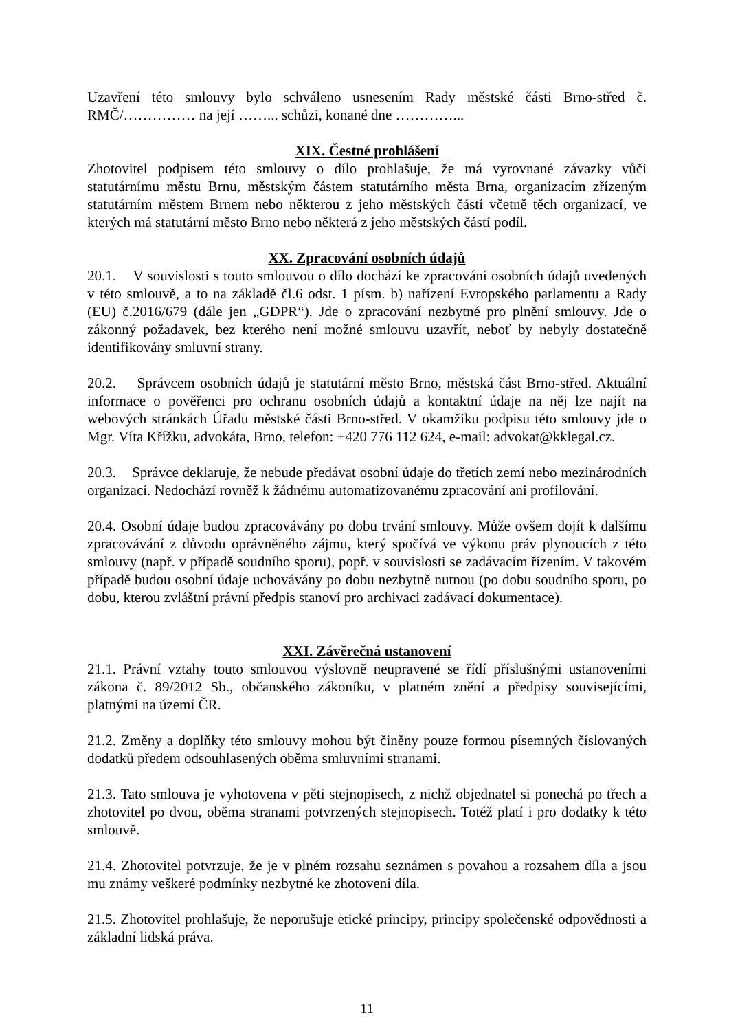Uzavření této smlouvy bylo schváleno usnesením Rady městské části Brno-střed č. RMČ/…………… na její ……... schůzi, konané dne …………...
XIX. Čestné prohlášení
Zhotovitel podpisem této smlouvy o dílo prohlašuje, že má vyrovnané závazky vůči statutárnímu městu Brnu, městským částem statutárního města Brna, organizacím zřízeným statutárním městem Brnem nebo některou z jeho městských částí včetně těch organizací, ve kterých má statutární město Brno nebo některá z jeho městských částí podíl.
XX. Zpracování osobních údajů
20.1. V souvislosti s touto smlouvou o dílo dochází ke zpracování osobních údajů uvedených v této smlouvě, a to na základě čl.6 odst. 1 písm. b) nařízení Evropského parlamentu a Rady (EU) č.2016/679 (dále jen „GDPR“). Jde o zpracování nezbytné pro plnění smlouvy. Jde o zákonný požadavek, bez kterého není možné smlouvu uzavřít, neboť by nebyly dostatečně identifikovány smluvní strany.
20.2. Správcem osobních údajů je statutární město Brno, městská část Brno-střed. Aktuální informace o pověřenci pro ochranu osobních údajů a kontaktní údaje na něj lze najít na webových stránkách Úřadu městské části Brno-střed. V okamžiku podpisu této smlouvy jde o Mgr. Víta Křížku, advokáta, Brno, telefon: +420 776 112 624, e-mail: advokat@kklegal.cz.
20.3. Správce deklaruje, že nebude předávat osobní údaje do třetích zemí nebo mezinárodních organizací. Nedochází rovněž k žádnému automatizovanému zpracování ani profilování.
20.4. Osobní údaje budou zpracovávány po dobu trvání smlouvy. Může ovšem dojít k dalšímu zpracovávání z důvodu oprávněného zájmu, který spočívá ve výkonu práv plynoucích z této smlouvy (např. v případě soudního sporu), popř. v souvislosti se zadávacím řízením. V takovém případě budou osobní údaje uchovávány po dobu nezbytně nutnou (po dobu soudního sporu, po dobu, kterou zvláštní právní předpis stanoví pro archivaci zadávací dokumentace).
XXI. Závěrečná ustanovení
21.1. Právní vztahy touto smlouvou výslovně neupravené se řídí příslušnými ustanoveními zákona č. 89/2012 Sb., občanského zákoníku, v platném znění a předpisy souvisejícími, platnými na území ČR.
21.2. Změny a doplňky této smlouvy mohou být činěny pouze formou písemných číslovaných dodatků předem odsouhlasených oběma smluvními stranami.
21.3. Tato smlouva je vyhotovena v pěti stejnopisech, z nichž objednatel si ponechá po třech a zhotovitel po dvou, oběma stranami potvrzených stejnopisech. Totéž platí i pro dodatky k této smlouvě.
21.4. Zhotovitel potvrzuje, že je v plném rozsahu seznámen s povahou a rozsahem díla a jsou mu známy veškeré podmínky nezbytné ke zhotovení díla.
21.5. Zhotovitel prohlašuje, že neporušuje etické principy, principy společenské odpovědnosti a základní lidská práva.
11